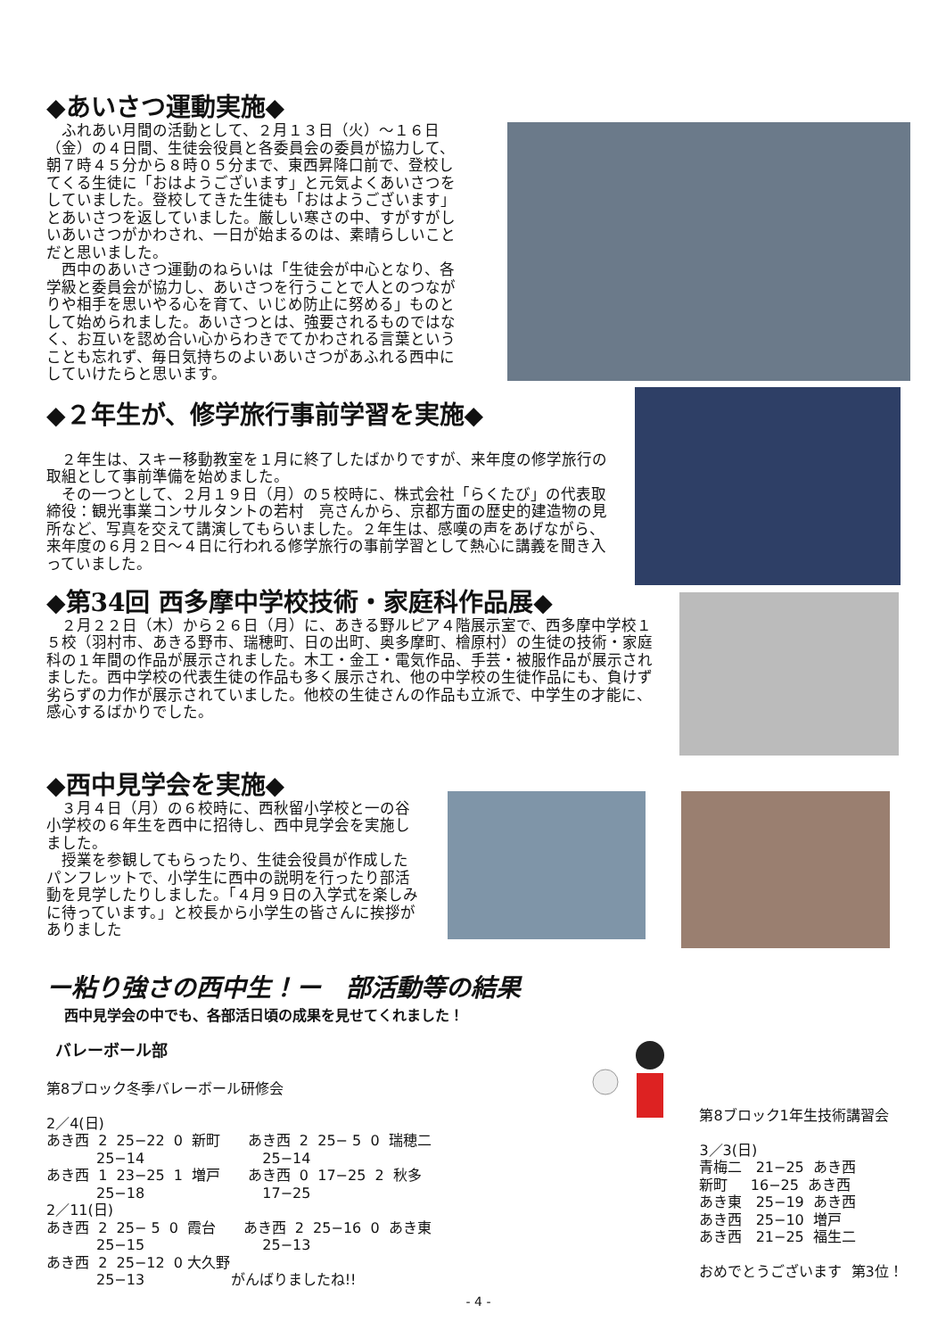◆あいさつ運動実施◆
　ふれあい月間の活動として、２月１３日（火）～１６日（金）の４日間、生徒会役員と各委員会の委員が協力して、朝７時４５分から８時０５分まで、東西昇降口前で、登校してくる生徒に「おはようございます」と元気よくあいさつをしていました。登校してきた生徒も「おはようございます」とあいさつを返していました。厳しい寒さの中、すがすがしいあいさつがかわされ、一日が始まるのは、素晴らしいことだと思いました。
　西中のあいさつ運動のねらいは「生徒会が中心となり、各学級と委員会が協力し、あいさつを行うことで人とのつながりや相手を思いやる心を育て、いじめ防止に努める」ものとして始められました。あいさつとは、強要されるものではなく、お互いを認め合い心からわきでてかわされる言葉ということも忘れず、毎日気持ちのよいあいさつがあふれる西中にしていけたらと思います。
◆２年生が、修学旅行事前学習を実施◆
　２年生は、スキー移動教室を１月に終了したばかりですが、来年度の修学旅行の取組として事前準備を始めました。
　その一つとして、２月１９日（月）の５校時に、株式会社「らくたび」の代表取締役：観光事業コンサルタントの若村　亮さんから、京都方面の歴史的建造物の見所など、写真を交えて講演してもらいました。２年生は、感嘆の声をあげながら、来年度の６月２日～４日に行われる修学旅行の事前学習として熱心に講義を聞き入っていました。
◆第34回 西多摩中学校技術・家庭科作品展◆
　２月２２日（木）から２６日（月）に、あきる野ルピア４階展示室で、西多摩中学校１５校（羽村市、あきる野市、瑞穂町、日の出町、奥多摩町、檜原村）の生徒の技術・家庭科の１年間の作品が展示されました。木工・金工・電気作品、手芸・被服作品が展示されました。西中学校の代表生徒の作品も多く展示され、他の中学校の生徒作品にも、負けず劣らずの力作が展示されていました。他校の生徒さんの作品も立派で、中学生の才能に、感心するばかりでした。
◆西中見学会を実施◆
　３月４日（月）の６校時に、西秋留小学校と一の谷小学校の６年生を西中に招待し、西中見学会を実施しました。
　授業を参観してもらったり、生徒会役員が作成したパンフレットで、小学生に西中の説明を行ったり部活動を見学したりしました。「４月９日の入学式を楽しみに待っています。」と校長から小学生の皆さんに挨拶がありました
ー粘り強さの西中生！ー　部活動等の結果
西中見学会の中でも、各部活日頃の成果を見せてくれました！
バレーボール部
第8ブロック冬季バレーボール研修会 2／4(日) あき西 2 25−22 0 新町 あき西 2 25− 5 0 瑞穂二 25−14 25−14 あき西 1 23−25 1 増戸 あき西 0 17−25 2 秋多 25−18 17−25 2／11(日) あき西 2 25− 5 0 霞台 あき西 2 25−16 0 あき東 25−15 25−13 あき西 2 25−12 0 大久野 25−13 がんばりましたね!!
第8ブロック1年生技術講習会 3／3(日) 青梅二 21−25 あき西 新町 16−25 あき西 あき東 25−19 あき西 あき西 25−10 増戸 あき西 21−25 福生二 おめでとうございます 第3位！
- 4 -